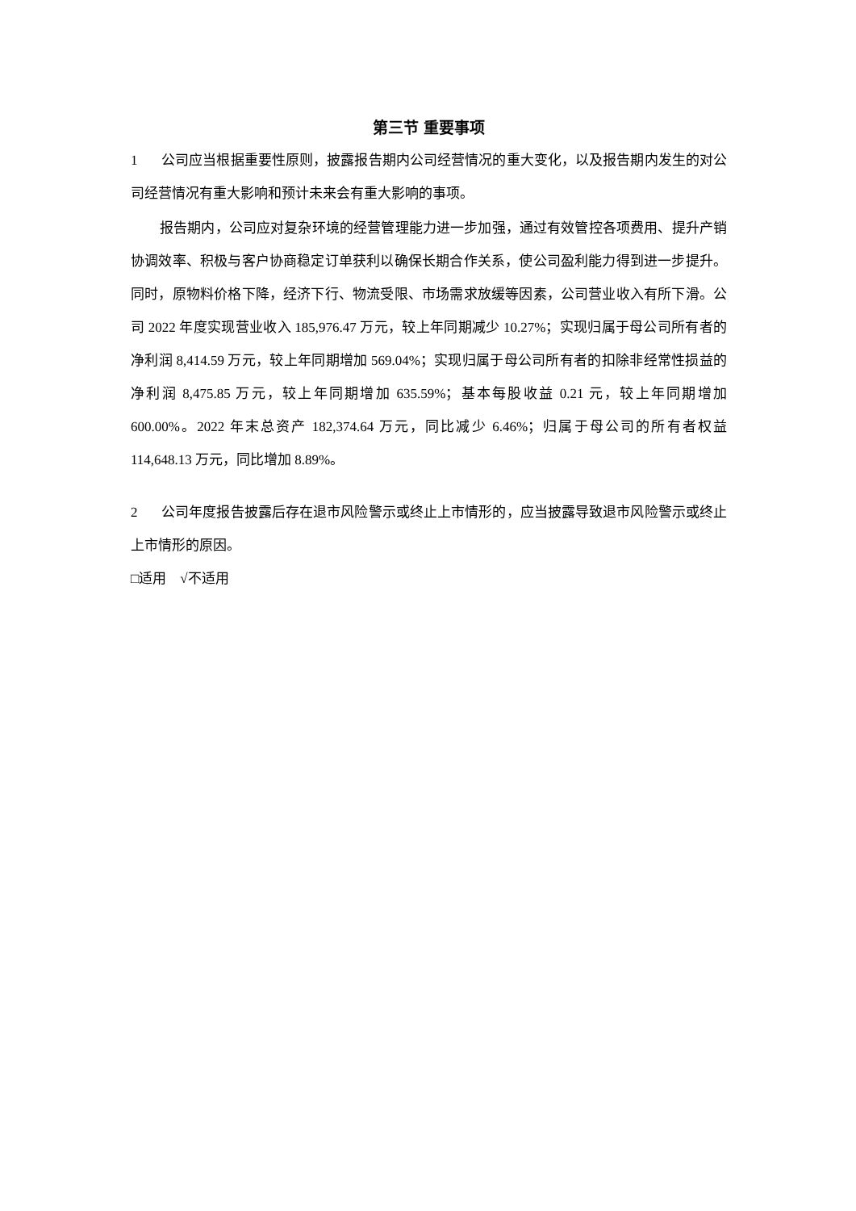第三节 重要事项
1 公司应当根据重要性原则，披露报告期内公司经营情况的重大变化，以及报告期内发生的对公司经营情况有重大影响和预计未来会有重大影响的事项。
报告期内，公司应对复杂环境的经营管理能力进一步加强，通过有效管控各项费用、提升产销协调效率、积极与客户协商稳定订单获利以确保长期合作关系，使公司盈利能力得到进一步提升。同时，原物料价格下降，经济下行、物流受限、市场需求放缓等因素，公司营业收入有所下滑。公司 2022 年度实现营业收入 185,976.47 万元，较上年同期减少 10.27%；实现归属于母公司所有者的净利润 8,414.59 万元，较上年同期增加 569.04%；实现归属于母公司所有者的扣除非经常性损益的净利润 8,475.85 万元，较上年同期增加 635.59%；基本每股收益 0.21 元，较上年同期增加 600.00%。2022 年末总资产 182,374.64 万元，同比减少 6.46%；归属于母公司的所有者权益 114,648.13 万元，同比增加 8.89%。
2 公司年度报告披露后存在退市风险警示或终止上市情形的，应当披露导致退市风险警示或终止上市情形的原因。
□适用 √不适用